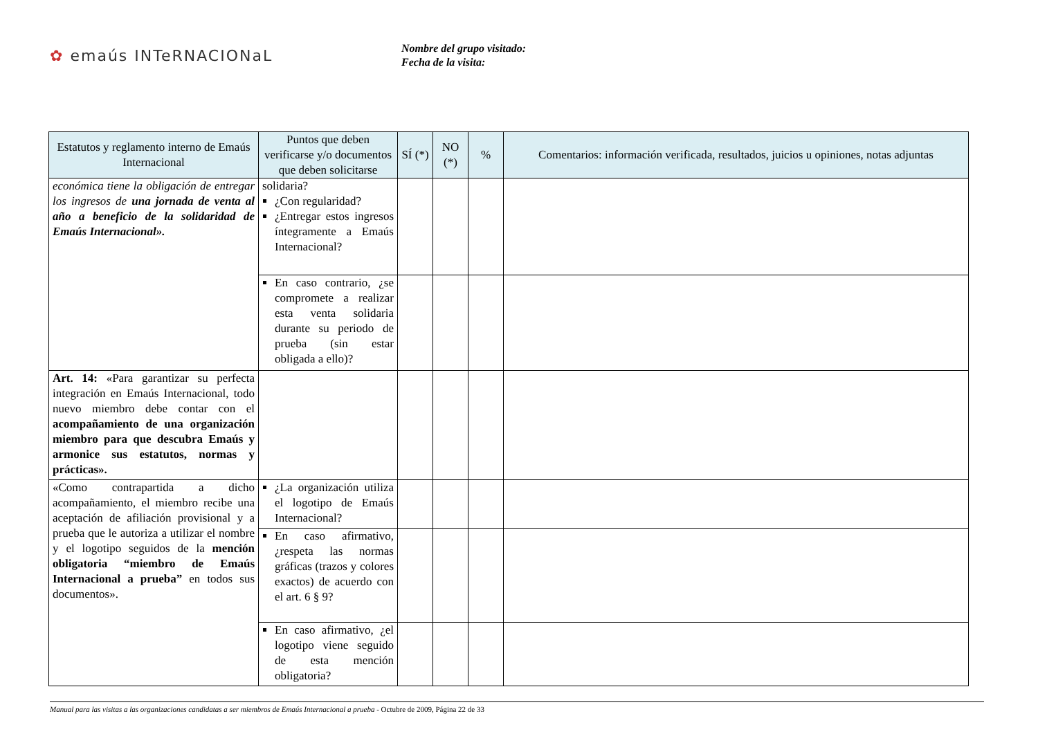✿ emaús INTeRNACIONaL
Nombre del grupo visitado:
Fecha de la visita:
| Estatutos y reglamento interno de Emaús Internacional | Puntos que deben verificarse y/o documentos que deben solicitarse | SÍ (*) | NO (*) | % | Comentarios: información verificada, resultados, juicios u opiniones, notas adjuntas |
| --- | --- | --- | --- | --- | --- |
| económica tiene la obligación de entregar los ingresos de una jornada de venta al año a beneficio de la solidaridad de Emaús Internacional». | solidaria? ¿Con regularidad? ¿Entregar estos ingresos íntegramente a Emaús Internacional? | | | | |
| | En caso contrario, ¿se compromete a realizar esta venta solidaria durante su periodo de prueba (sin estar obligada a ello)? | | | | |
| Art. 14: «Para garantizar su perfecta integración en Emaús Internacional, todo nuevo miembro debe contar con el acompañamiento de una organización miembro para que descubra Emaús y armonice sus estatutos, normas y prácticas». | | | | | |
| «Como contrapartida a dicho acompañamiento, el miembro recibe una aceptación de afiliación provisional y a prueba que le autoriza a utilizar el nombre y el logotipo seguidos de la mención obligatoria “miembro de Emaús Internacional a prueba” en todos sus documentos». | ¿La organización utiliza el logotipo de Emaús Internacional? | | | | |
| | En caso afirmativo, ¿respeta las normas gráficas (trazos y colores exactos) de acuerdo con el art. 6 § 9? | | | | |
| | En caso afirmativo, ¿el logotipo viene seguido de esta mención obligatoria? | | | | |
Manual para las visitas a las organizaciones candidatas a ser miembros de Emaús Internacional a prueba - Octubre de 2009, Página 22 de 33